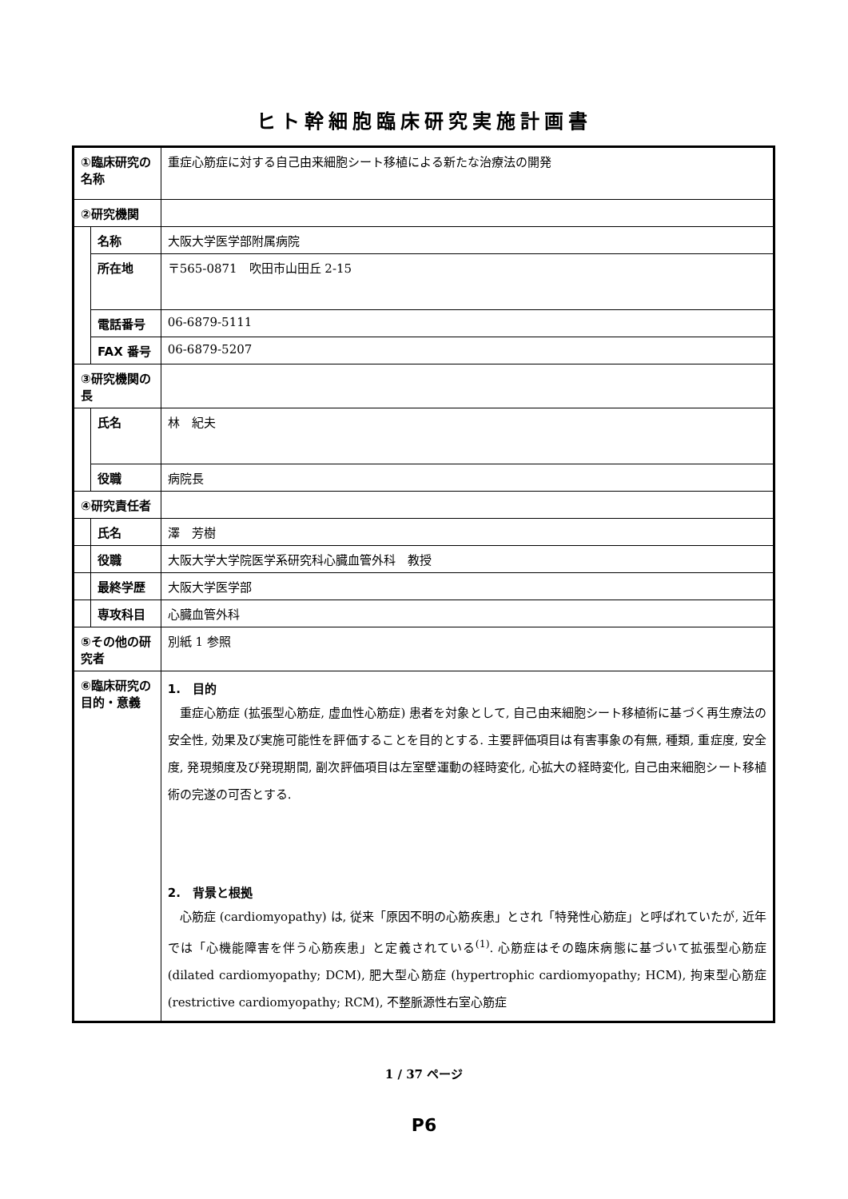ヒト幹細胞臨床研究実施計画書
| ①臨床研究の名称 | | 重症心筋症に対する自己由来細胞シート移植による新たな治療法の開発 |
| ②研究機関 | | |
| | 名称 | 大阪大学医学部附属病院 |
| | 所在地 | 〒565-0871 吹田市山田丘 2-15 |
| | 電話番号 | 06-6879-5111 |
| | FAX 番号 | 06-6879-5207 |
| ③研究機関の長 | | |
| | 氏名 | 林 紀夫 |
| | 役職 | 病院長 |
| ④研究責任者 | | |
| | 氏名 | 澤 芳樹 |
| | 役職 | 大阪大学大学院医学系研究科心臓血管外科 教授 |
| | 最終学歴 | 大阪大学医学部 |
| | 専攻科目 | 心臓血管外科 |
| ⑤その他の研究者 | | 別紙 1 参照 |
| ⑥臨床研究の目的・意義 | | 1. 目的 重症心筋症 (拡張型心筋症, 虚血性心筋症) 患者を対象として, 自己由来細胞シート移植術に基づく再生療法の安全性, 効果及び実施可能性を評価することを目的とする. 主要評価項目は有害事象の有無, 種類, 重症度, 安全度, 発現頻度及び発現期間, 副次評価項目は左室壁運動の経時変化, 心拡大の経時変化, 自己由来細胞シート移植術の完遂の可否とする. 2. 背景と根拠 心筋症 (cardiomyopathy) は, 従来「原因不明の心筋疾患」とされ「特発性心筋症」と呼ばれていたが, 近年では「心機能障害を伴う心筋疾患」と定義されている<sup>(1)</sup>. 心筋症はその臨床病態に基づいて拡張型心筋症 (dilated cardiomyopathy; DCM), 肥大型心筋症 (hypertrophic cardiomyopathy; HCM), 拘束型心筋症 (restrictive cardiomyopathy; RCM), 不整脈源性右室心筋症 |
1 / 37 ページ
P6